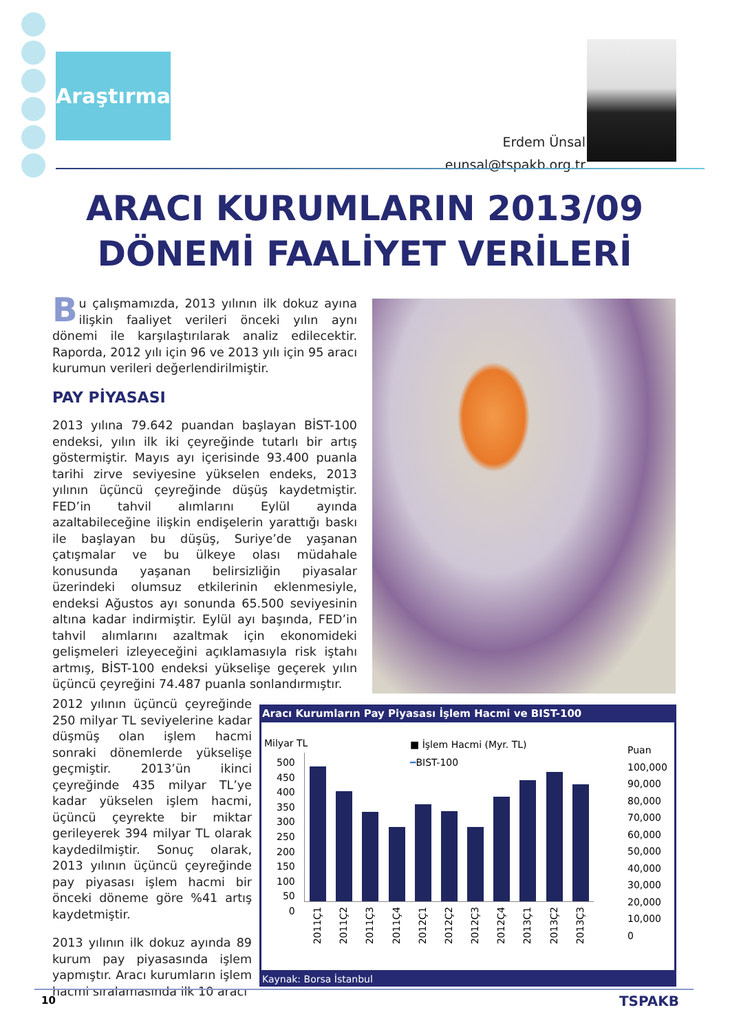Araştırma
Erdem Ünsal
eunsal@tspakb.org.tr
ARACI KURUMLARIN 2013/09 DÖNEMİ FAALİYET VERİLERİ
Bu çalışmamızda, 2013 yılının ilk dokuz ayına ilişkin faaliyet verileri önceki yılın aynı dönemi ile karşılaştırılarak analiz edilecektir. Raporda, 2012 yılı için 96 ve 2013 yılı için 95 aracı kurumun verileri değerlendirilmiştir.
PAY PİYASASI
2013 yılına 79.642 puandan başlayan BİST-100 endeksi, yılın ilk iki çeyreğinde tutarlı bir artış göstermiştir. Mayıs ayı içerisinde 93.400 puanla tarihi zirve seviyesine yükselen endeks, 2013 yılının üçüncü çeyreğinde düşüş kaydetmiştir. FED’in tahvil alımlarını Eylül ayında azaltabileceğine ilişkin endişelerin yarattığı baskı ile başlayan bu düşüş, Suriye’de yaşanan çatışmalar ve bu ülkeye olası müdahale konusunda yaşanan belirsizliğin piyasalar üzerindeki olumsuz etkilerinin eklenmesiyle, endeksi Ağustos ayı sonunda 65.500 seviyesinin altına kadar indirmiştir. Eylül ayı başında, FED’in tahvil alımlarını azaltmak için ekonomideki gelişmeleri izleyeceğini açıklamasıyla risk iştahı artmış, BİST-100 endeksi yükselişe geçerek yılın üçüncü çeyreğini 74.487 puanla sonlandırmıştır.
2012 yılının üçüncü çeyreğinde 250 milyar TL seviyelerine kadar düşmüş olan işlem hacmi sonraki dönemlerde yükselişe geçmiştir. 2013’ün ikinci çeyreğinde 435 milyar TL’ye kadar yükselen işlem hacmi, üçüncü çeyrekte bir miktar gerileyerek 394 milyar TL olarak kaydedilmiştir. Sonuç olarak, 2013 yılının üçüncü çeyreğinde pay piyasası işlem hacmi bir önceki döneme göre %41 artış kaydetmiştir.
2013 yılının ilk dokuz ayında 89 kurum pay piyasasında işlem yapmıştır. Aracı kurumların işlem hacmi sıralamasında ilk 10 aracı
Aracı Kurumların Pay Piyasası İşlem Hacmi ve BIST-100
Milyar TL ■ İşlem Hacmi (Myr. TL)
━BIST-100
Puan
100,000
90,000
80,000
70,000
60,000
50,000
40,000
30,000
20,000
10,000
0
500
450
400
350
300
250
200
150
100
50
0
2011Ç1 2011Ç2 2011Ç3 2011Ç4 2012Ç1 2012Ç2 2012Ç3 2012Ç4 2013Ç1 2013Ç2 2013Ç3
Kaynak: Borsa İstanbul
10 TSPAKB